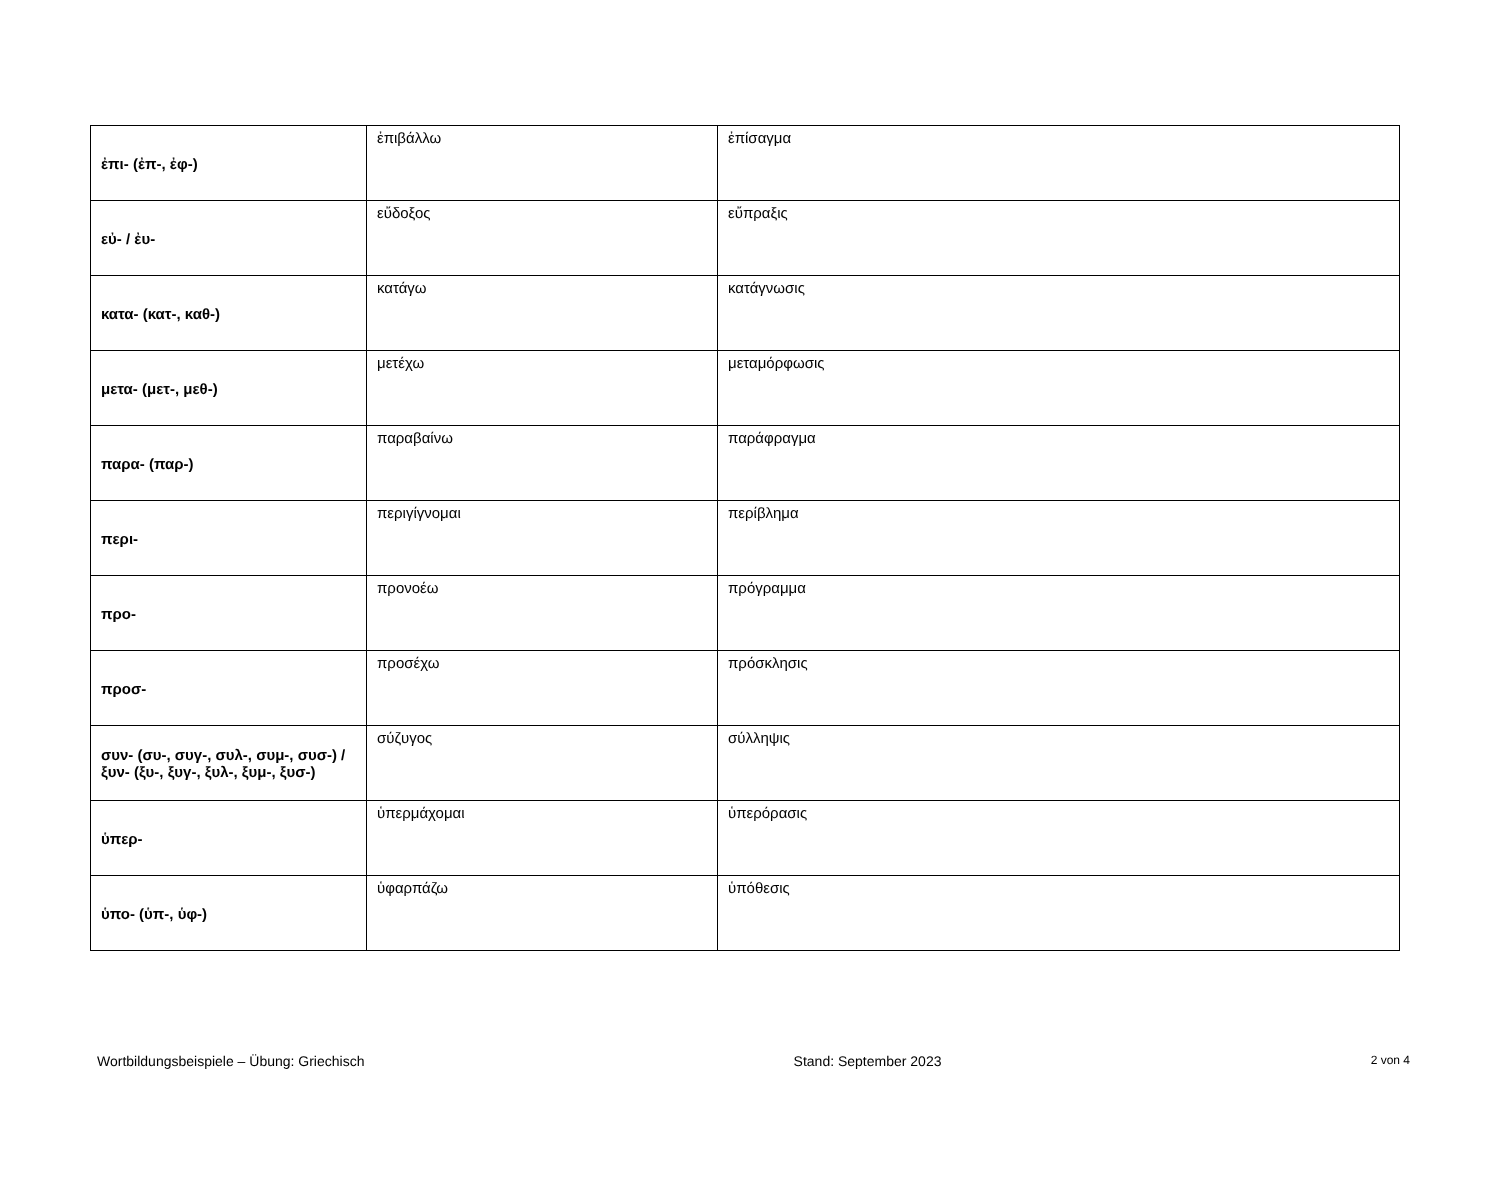| ἐπι- (ἐπ-, ἐφ-) | ἐπιβάλλω | ἐπίσαγμα |
| εὐ- / ἐυ- | εὔδοξος | εὔπραξις |
| κατα- (κατ-, καθ-) | κατάγω | κατάγνωσις |
| μετα- (μετ-, μεθ-) | μετέχω | μεταμόρφωσις |
| παρα- (παρ-) | παραβαίνω | παράφραγμα |
| περι- | περιγίγνομαι | περίβλημα |
| προ- | προνοέω | πρόγραμμα |
| προσ- | προσέχω | πρόσκλησις |
| συν- (συ-, συγ-, συλ-, συμ-, συσ-) / ξυν- (ξυ-, ξυγ-, ξυλ-, ξυμ-, ξυσ-) | σύζυγος | σύλληψις |
| ὑπερ- | ὑπερμάχομαι | ὑπερόρασις |
| ὑπο- (ὑπ-, ὑφ-) | ὑφαρπάζω | ὑπόθεσις |
Wortbildungsbeispiele – Übung: Griechisch Stand: September 2023 2 von 4